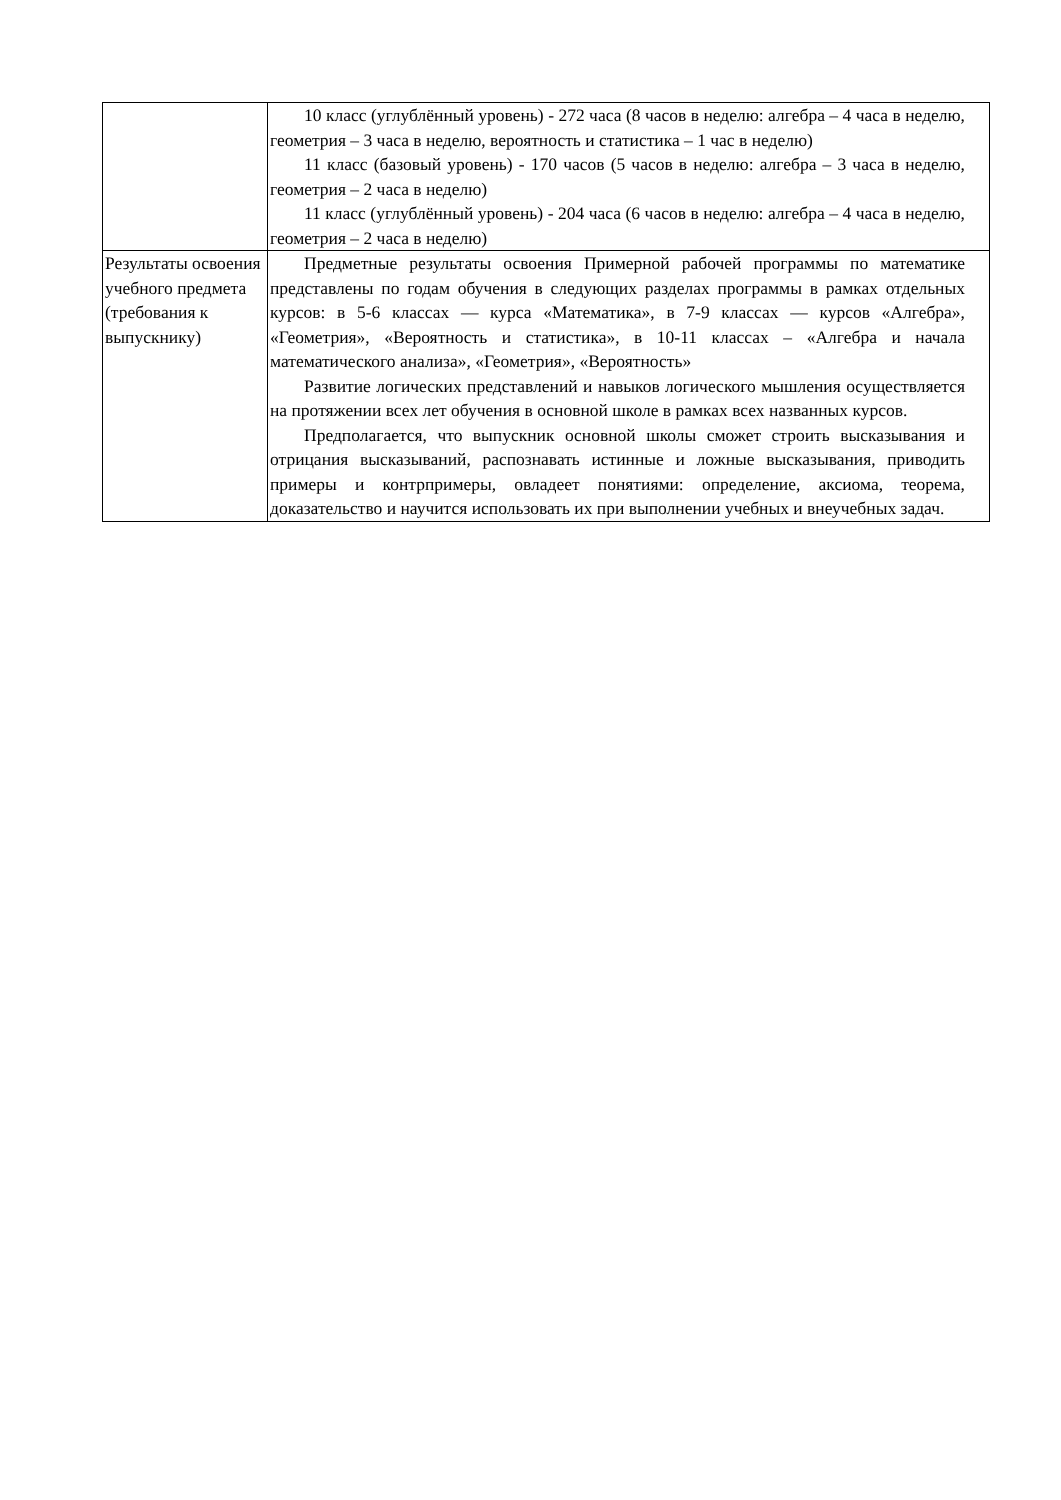| | 10 класс (углублённый уровень) - 272 часа (8 часов в неделю: алгебра – 4 часа в неделю, геометрия – 3 часа в неделю, вероятность и статистика – 1 час в неделю) 11 класс (базовый уровень) - 170 часов (5 часов в неделю: алгебра – 3 часа в неделю, геометрия – 2 часа в неделю) 11 класс (углублённый уровень) - 204 часа (6 часов в неделю: алгебра – 4 часа в неделю, геометрия – 2 часа в неделю) |
| Результаты освоения учебного предмета (требования к выпускнику) | Предметные результаты освоения Примерной рабочей программы по математике представлены по годам обучения в следующих разделах программы в рамках отдельных курсов: в 5-6 классах — курса «Математика», в 7-9 классах — курсов «Алгебра», «Геометрия», «Вероятность и статистика», в 10-11 классах – «Алгебра и начала математического анализа», «Геометрия», «Вероятность» Развитие логических представлений и навыков логического мышления осуществляется на протяжении всех лет обучения в основной школе в рамках всех названных курсов. Предполагается, что выпускник основной школы сможет строить высказывания и отрицания высказываний, распознавать истинные и ложные высказывания, приводить примеры и контрпримеры, овладеет понятиями: определение, аксиома, теорема, доказательство и научится использовать их при выполнении учебных и внеучебных задач. |